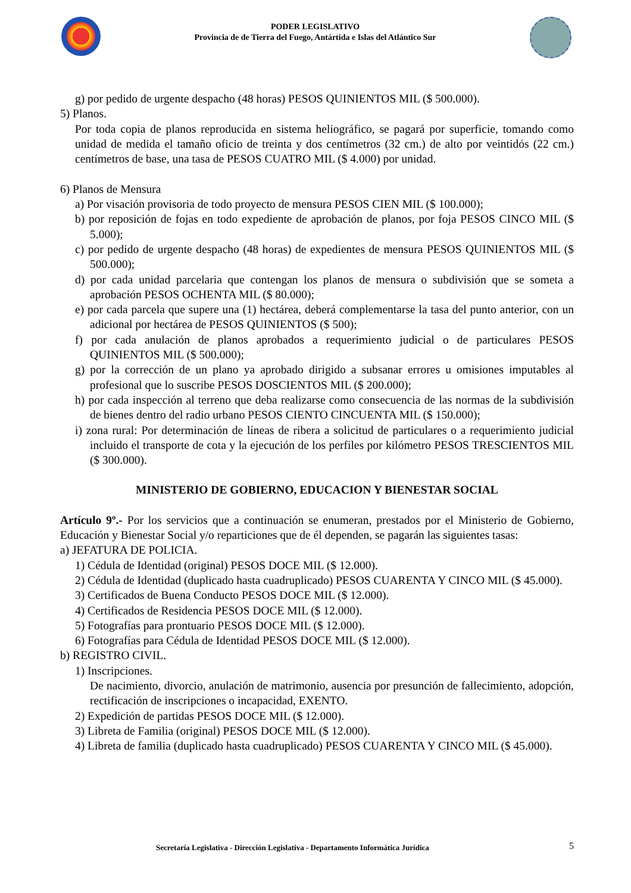PODER LEGISLATIVO
Provincia de de Tierra del Fuego, Antártida e Islas del Atlántico Sur
g) por pedido de urgente despacho (48 horas) PESOS QUINIENTOS MIL ($ 500.000).
5) Planos.
Por toda copia de planos reproducida en sistema heliográfico, se pagará por superficie, tomando como unidad de medida el tamaño oficio de treinta y dos centímetros (32 cm.) de alto por veintidós (22 cm.) centímetros de base, una tasa de PESOS CUATRO MIL ($ 4.000) por unidad.
6) Planos de Mensura
a) Por visación provisoria de todo proyecto de mensura PESOS CIEN MIL ($ 100.000);
b) por reposición de fojas en todo expediente de aprobación de planos, por foja PESOS CINCO MIL ($ 5.000);
c) por pedido de urgente despacho (48 horas) de expedientes de mensura PESOS QUINIENTOS MIL ($ 500.000);
d) por cada unidad parcelaria que contengan los planos de mensura o subdivisión que se someta a aprobación PESOS OCHENTA MIL ($ 80.000);
e) por cada parcela que supere una (1) hectárea, deberá complementarse la tasa del punto anterior, con un adicional por hectárea de PESOS QUINIENTOS ($ 500);
f) por cada anulación de planos aprobados a requerimiento judicial o de particulares PESOS QUINIENTOS MIL ($ 500.000);
g) por la corrección de un plano ya aprobado dirigido a subsanar errores u omisiones imputables al profesional que lo suscribe PESOS DOSCIENTOS MIL ($ 200.000);
h) por cada inspección al terreno que deba realizarse como consecuencia de las normas de la subdivisión de bienes dentro del radio urbano PESOS CIENTO CINCUENTA MIL ($ 150.000);
i) zona rural: Por determinación de líneas de ribera a solicitud de particulares o a requerimiento judicial incluido el transporte de cota y la ejecución de los perfiles por kilómetro PESOS TRESCIENTOS MIL ($ 300.000).
MINISTERIO DE GOBIERNO, EDUCACION Y BIENESTAR SOCIAL
Artículo 9º.- Por los servicios que a continuación se enumeran, prestados por el Ministerio de Gobierno, Educación y Bienestar Social y/o reparticiones que de él dependen, se pagarán las siguientes tasas:
a) JEFATURA DE POLICIA.
1) Cédula de Identidad (original) PESOS DOCE MIL ($ 12.000).
2) Cédula de Identidad (duplicado hasta cuadruplicado) PESOS CUARENTA Y CINCO MIL ($ 45.000).
3) Certificados de Buena Conducto PESOS DOCE MIL ($ 12.000).
4) Certificados de Residencia PESOS DOCE MIL ($ 12.000).
5) Fotografías para prontuario PESOS DOCE MIL ($ 12.000).
6) Fotografías para Cédula de Identidad PESOS DOCE MIL ($ 12.000).
b) REGISTRO CIVIL.
1) Inscripciones.
De nacimiento, divorcio, anulación de matrimonio, ausencia por presunción de fallecimiento, adopción, rectificación de inscripciones o incapacidad, EXENTO.
2) Expedición de partidas PESOS DOCE MIL ($ 12.000).
3) Libreta de Familia (original) PESOS DOCE MIL ($ 12.000).
4) Libreta de familia (duplicado hasta cuadruplicado) PESOS CUARENTA Y CINCO MIL ($ 45.000).
Secretaría Legislativa - Dirección Legislativa - Departamento Informática Jurídica
5